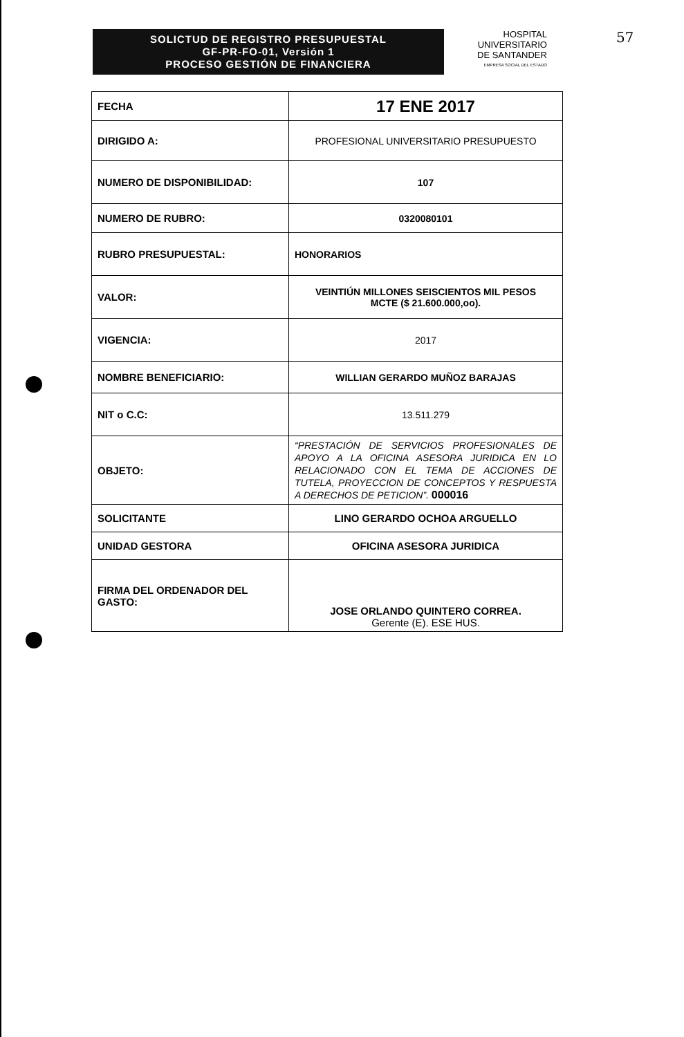SOLICTUD DE REGISTRO PRESUPUESTAL
GF-PR-FO-01, Versión 1
PROCESO GESTIÓN DE FINANCIERA
HOSPITAL
UNIVERSITARIO
DE SANTANDER
EMPRESA SOCIAL DEL ESTADO
57
| FECHA | 17 ENE 2017 |
| DIRIGIDO A: | PROFESIONAL UNIVERSITARIO PRESUPUESTO |
| NUMERO DE DISPONIBILIDAD: | 107 |
| NUMERO DE RUBRO: | 0320080101 |
| RUBRO PRESUPUESTAL: | HONORARIOS |
| VALOR: | VEINTIÚN MILLONES SEISCIENTOS MIL PESOS MCTE ($ 21.600.000,oo). |
| VIGENCIA: | 2017 |
| NOMBRE BENEFICIARIO: | WILLIAN GERARDO MUÑOZ BARAJAS |
| NIT o C.C: | 13.511.279 |
| OBJETO: | “PRESTACIÓN DE SERVICIOS PROFESIONALES DE APOYO A LA OFICINA ASESORA JURIDICA EN LO RELACIONADO CON EL TEMA DE ACCIONES DE TUTELA, PROYECCION DE CONCEPTOS Y RESPUESTA A DERECHOS DE PETICION”. 000016 |
| SOLICITANTE | LINO GERARDO OCHOA ARGUELLO |
| UNIDAD GESTORA | OFICINA ASESORA JURIDICA |
| FIRMA DEL ORDENADOR DEL GASTO: | JOSE ORLANDO QUINTERO CORREA. Gerente (E). ESE HUS. |